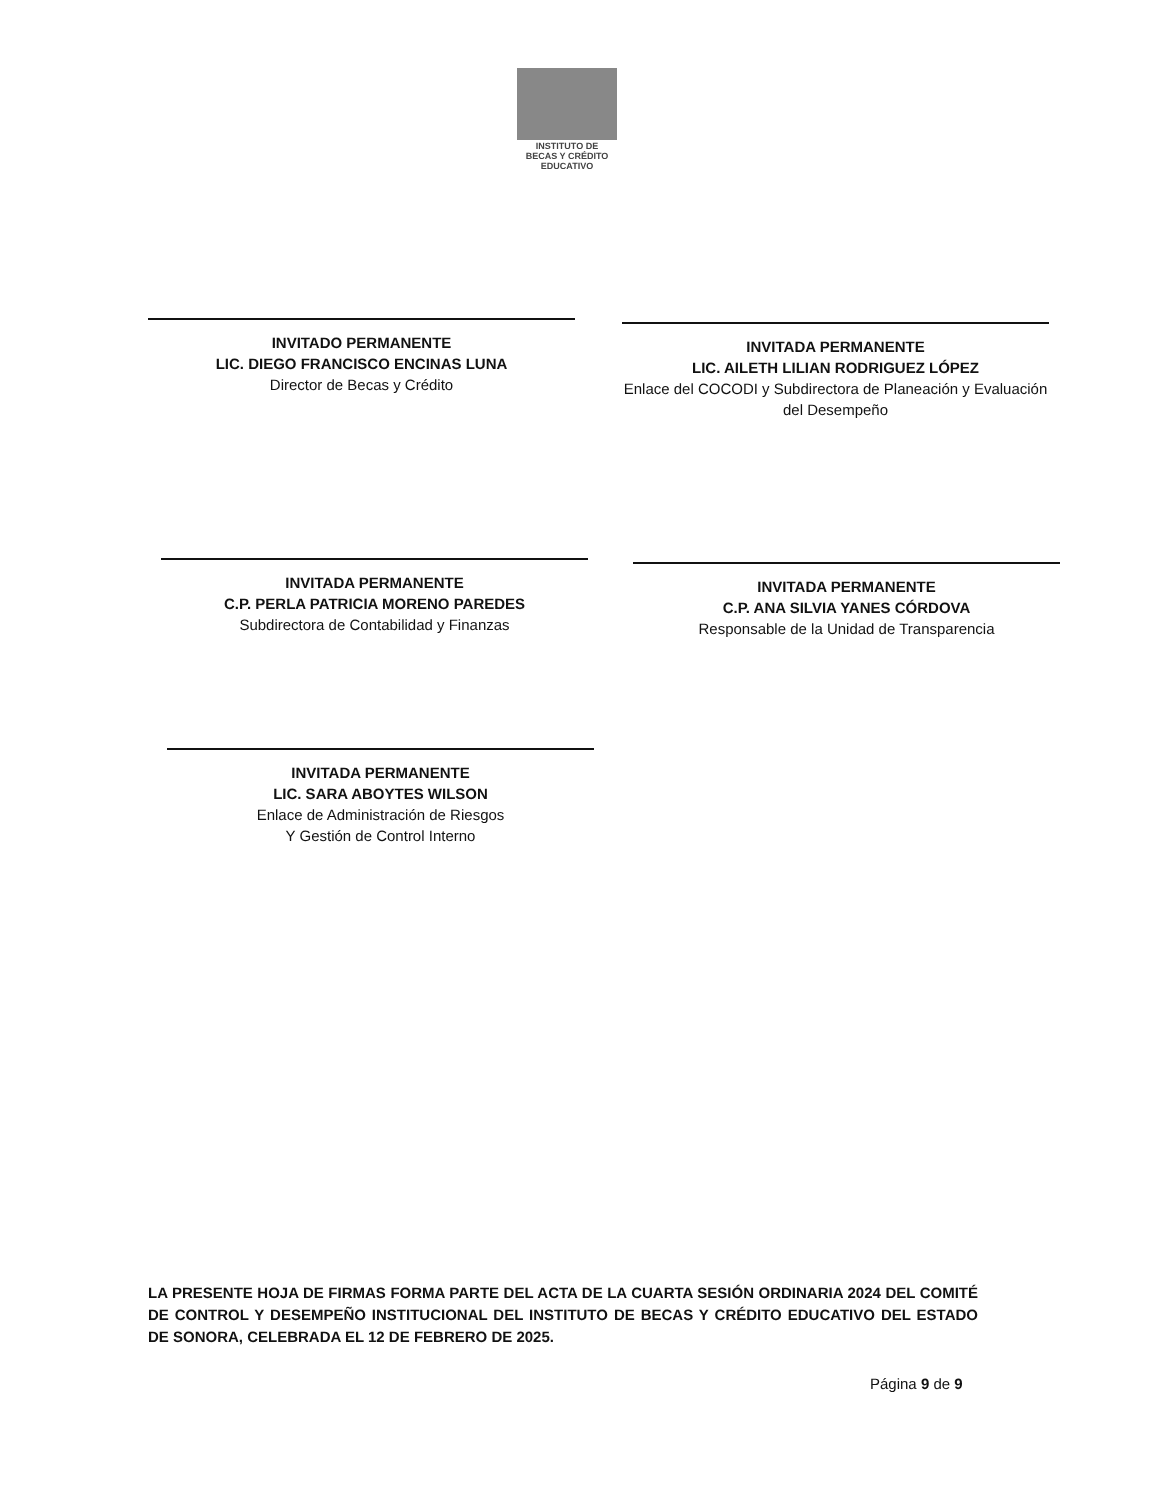INSTITUTO DE
BECAS Y CRÉDITO
EDUCATIVO
INVITADO PERMANENTE
LIC. DIEGO FRANCISCO ENCINAS LUNA
Director de Becas y Crédito
INVITADA PERMANENTE
LIC. AILETH LILIAN RODRIGUEZ LÓPEZ
Enlace del COCODI y Subdirectora de Planeación y Evaluación del Desempeño
INVITADA PERMANENTE
C.P. PERLA PATRICIA MORENO PAREDES
Subdirectora de Contabilidad y Finanzas
INVITADA PERMANENTE
C.P. ANA SILVIA YANES CÓRDOVA
Responsable de la Unidad de Transparencia
INVITADA PERMANENTE
LIC. SARA ABOYTES WILSON
Enlace de Administración de Riesgos
Y Gestión de Control Interno
LA PRESENTE HOJA DE FIRMAS FORMA PARTE DEL ACTA DE LA CUARTA SESIÓN ORDINARIA 2024 DEL COMITÉ DE CONTROL Y DESEMPEÑO INSTITUCIONAL DEL INSTITUTO DE BECAS Y CRÉDITO EDUCATIVO DEL ESTADO DE SONORA, CELEBRADA EL 12 DE FEBRERO DE 2025.
Página 9 de 9